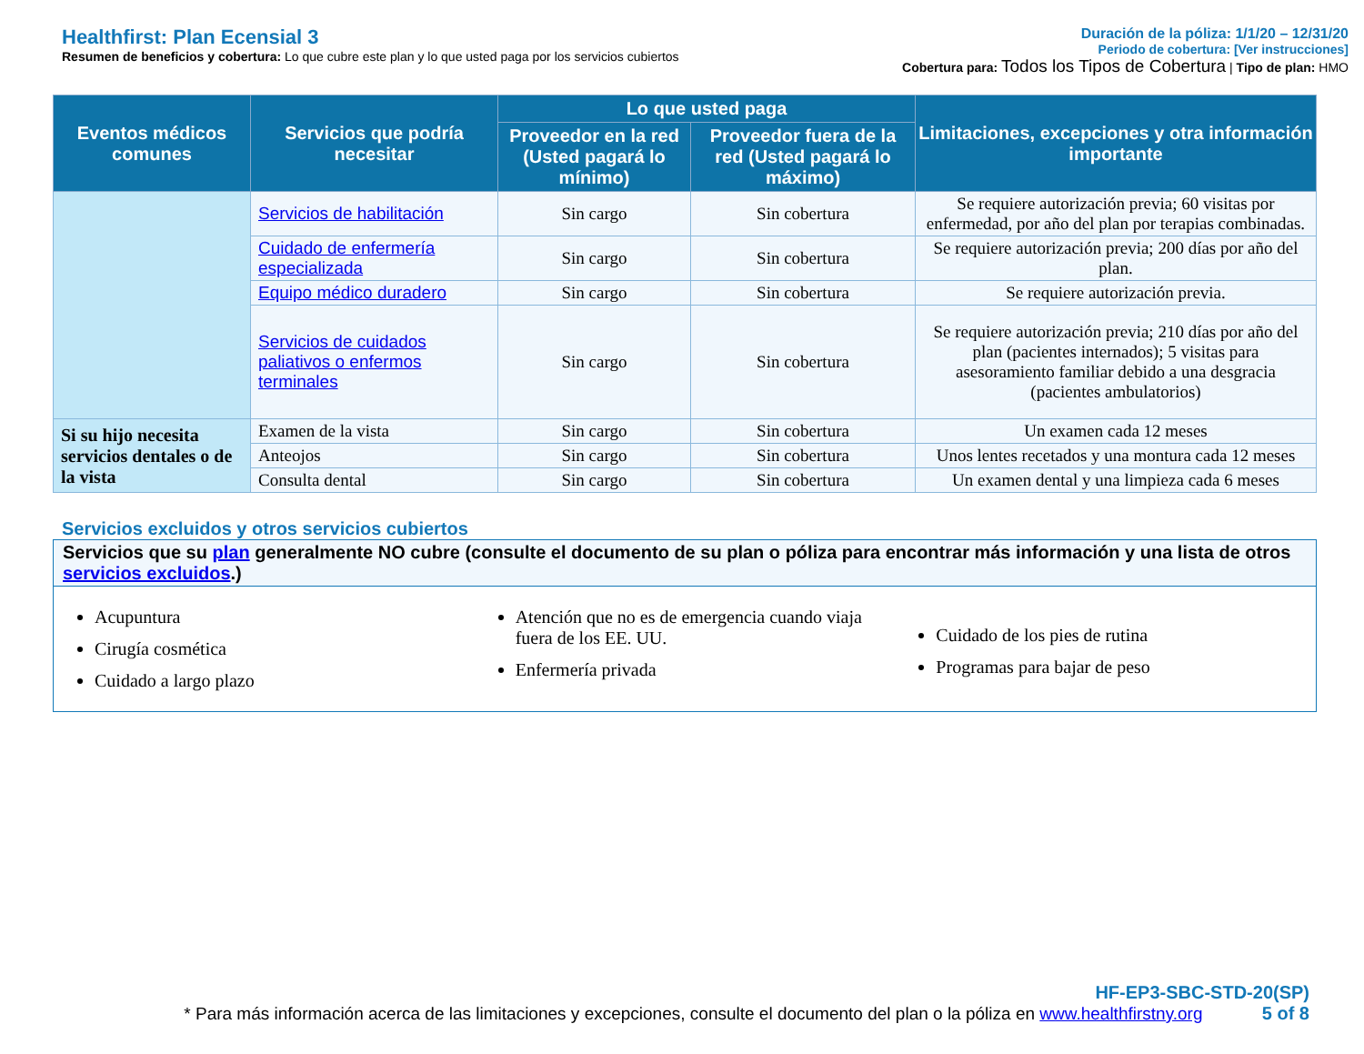Healthfirst: Plan Ecensial 3
Resumen de beneficios y cobertura: Lo que cubre este plan y lo que usted paga por los servicios cubiertos
Duración de la póliza: 1/1/20 – 12/31/20
Periodo de cobertura: [Ver instrucciones]
Cobertura para: Todos los Tipos de Cobertura | Tipo de plan: HMO
| Eventos médicos comunes | Servicios que podría necesitar | Lo que usted paga | | Limitaciones, excepciones y otra información importante |
| --- | --- | --- | --- | --- |
| | | Proveedor en la red (Usted pagará lo mínimo) | Proveedor fuera de la red (Usted pagará lo máximo) | |
| | Servicios de habilitación | Sin cargo | Sin cobertura | Se requiere autorización previa; 60 visitas por enfermedad, por año del plan por terapias combinadas. |
| | Cuidado de enfermería especializada | Sin cargo | Sin cobertura | Se requiere autorización previa; 200 días por año del plan. |
| | Equipo médico duradero | Sin cargo | Sin cobertura | Se requiere autorización previa. |
| | Servicios de cuidados paliativos o enfermos terminales | Sin cargo | Sin cobertura | Se requiere autorización previa; 210 días por año del plan (pacientes internados); 5 visitas para asesoramiento familiar debido a una desgracia (pacientes ambulatorios) |
| Si su hijo necesita servicios dentales o de la vista | Examen de la vista | Sin cargo | Sin cobertura | Un examen cada 12 meses |
| | Anteojos | Sin cargo | Sin cobertura | Unos lentes recetados y una montura cada 12 meses |
| | Consulta dental | Sin cargo | Sin cobertura | Un examen dental y una limpieza cada 6 meses |
Servicios excluidos y otros servicios cubiertos
Servicios que su plan generalmente NO cubre (consulte el documento de su plan o póliza para encontrar más información y una lista de otros servicios excluidos.)
Acupuntura
Cirugía cosmética
Cuidado a largo plazo
Atención que no es de emergencia cuando viaja fuera de los EE. UU.
Enfermería privada
Cuidado de los pies de rutina
Programas para bajar de peso
HF-EP3-SBC-STD-20(SP)
* Para más información acerca de las limitaciones y excepciones, consulte el documento del plan o la póliza en www.healthfirstny.org 5 of 8